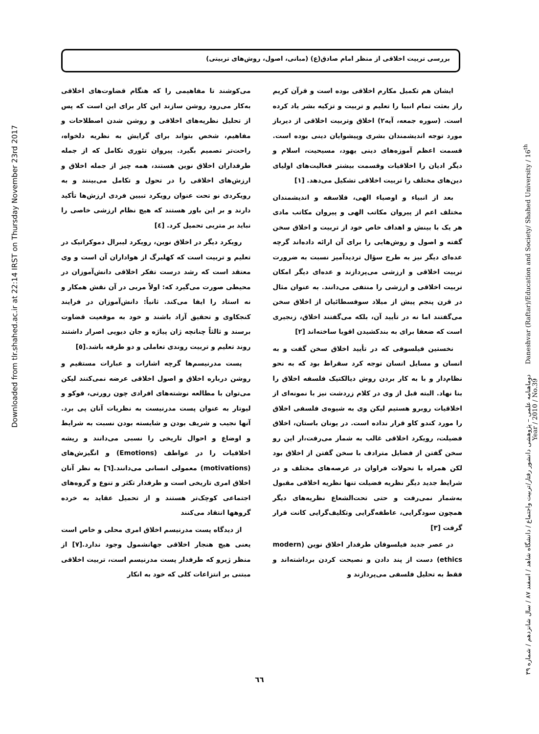بررسی تربیت اخلاقی از منظر امام صادق(ع) (مبانی، اصول، روش‌های تربیتی)
ایشان هم تکمیل مکارم اخلاقی بوده است و قرآن کریم راز بعثت تمام انبیا را تعلیم و تربیت و تزکیه بشر یاد کرده است. (سوره جمعه، آیه۲) اخلاق وتربیت اخلاقی از دیرباز مورد توجه اندیشمندان بشری وپیشوایان دینی بوده است. قسمت اعظم آموزه‌های دینی یهود، مسیحیت، اسلام و دیگر ادیان را اخلاقیات وقسمت بیشتر فعالیت‌های اولیای دین‌های مختلف را تربیت اخلاقی تشکیل می‌دهد. [۱]
بعد از انبیاء و اوصیاء الهی، فلاسفه و اندیشمندان مختلف اعم از پیروان مکاتب الهی و پیروان مکاتب مادی هر یک با بینش و اهداف خاص خود از تربیت و اخلاق سخن گفته و اصول و روش‌هایی را برای آن ارائه داده‌اند گرچه عده‌ای دیگر نیز به طرح سؤال تردیدآمیز نسبت به ضرورت تربیت اخلاقی و ارزشی می‌پردازند و عده‌ای دیگر امکان تربیت اخلاقی و ارزشی را منتفی می‌دانند. به عنوان مثال در قرن پنجم پیش از میلاد سوفسطائیان از اخلاق سخن می‌گفتند اما نه در تأیید آن، بلکه می‌گفتند اخلاق، زنجیری است که ضعفا برای به بندکشیدن اقویا ساخته‌اند [۲]
نخستین فیلسوفی که در تأیید اخلاق سخن گفت و به انسان و مسایل انسان توجه کرد سقراط بود که به نحو نظام‌دار و با به کار بردن روش دیالکتیک فلسفه اخلاق را بنا نهاد. البته قبل از وی در کلام زردشت نیز با نمونه‌ای از اخلاقیات روبرو هستیم لیکن وی به شیوه‌ی فلسفی اخلاق را مورد کندو کاو قرار نداده است. در یونان باستان، اخلاق فضیلت، رویکرد اخلاقی غالب به شمار می‌رفت،ار این رو سخن گفتن از فضایل مترادف با سخن گفتن از اخلاق بود لکن همراه با تحولات فراوان در عرصه‌های مختلف و در شرایط جدید دیگر نظریه فضیلت تنها نظریه اخلاقی مقبول به‌شمار نمی‌رفت و حتی تحت‌الشعاع نظریه‌های دیگر همچون سودگرایی، عاطفه‌گرایی وتکلیف‌گرایی کانت قرار گرفت [۳]
در عصر جدید فیلسوفان طرفدار اخلاق نوین (modern ethics) دست از پند دادن و نصیحت کردن برداشته‌اند و فقط به تحلیل فلسفی می‌پردازند و
می‌کوشند تا مفاهیمی را که هنگام قضاوت‌های اخلاقی به‌کار می‌رود روشن سازند این کار برای این است که پس از تحلیل نظریه‌های اخلاقی و روشن شدن اصطلاحات و مفاهیم، شخص بتواند برای گرایش به نظریه دلخواه، راحت‌تر تصمیم بگیرد. پیروان تئوری تکامل که از جمله طرفداران اخلاق نوین هستند، همه چیز از جمله اخلاق و ارزش‌های اخلاقی را در تحول و تکامل می‌بینند و به رویکردی نو تحت عنوان رویکرد تبیین فردی ارزش‌ها تأکید دارند و بر این باور هستند که هیچ نظام ارزشی خاصی را نباید بر متربی تحمیل کرد. [٤]
رویکرد دیگر در اخلاق نوین، رویکرد لیبرال دموکراتیک در تعلیم و تربیت است که کهلبرگ از هواداران آن است و وی معتقد است که رشد درست تفکر اخلاقی دانش‌آموزان در محیطی صورت می‌گیرد که: اولاً مربی در آن نقش همکار و نه استاد را ایفا می‌کند. ثانیاً: دانش‌آموزان در فرایند کنجکاوی و تحقیق آزاد باشند و خود به موقعیت قضاوت برسند و ثالثاً چنانچه ژان پیاژه و جان دیویی اصرار داشتند روند تعلیم و تربیت روندی تعاملی و دو طرفه باشد.[٥]
پست مدرنیسم‌ها گرچه اشارات و عبارات مستقیم و روشن درباره اخلاق و اصول اخلاقی عرضه نمی‌کنند لیکن می‌توان با مطالعه نوشته‌های افرادی چون رورتی، فوکو و لیوتار به عنوان پست مدرنیست به نظریات آنان پی برد. آنها نجیب و شریف بودن و شایسته بودن نسبت به شرایط و اوضاع و احوال تاریخی را نسبی می‌دانند و ریشه اخلاقیات را در عواطف (Emotions) و انگیزش‌های (motivations) معمولی انسانی می‌دانند.[٦] به نظر آنان اخلاق امری تاریخی است و طرفدار تکثر و تنوع و گروه‌های اجتماعی کوچک‌تر هستند و از تحمیل عقاید به خرده گروهها انتقاد می‌کنند
از دیدگاه پست مدرنیسم اخلاق امری محلی و خاص است یعنی هیچ هنجار اخلاقی جهانشمول وجود ندارد.[۷] از منظر ژیرو که طرفدار پست مدرنیسم است، تربیت اخلاقی مبتنی بر انتزاعات کلی که خود به انکار
Downloaded from tlr.shahed.ac.ir at 22:14 IRST on Thursday November 23rd 2017
دوماهنامه علمی – پژوهشی دانشور رفتار/تربیت واجتماع / دانشگاه شاهد / اسفند ۸۷ / سال شانزدهم / شماره ۳۹ Daneshvar (Raftar)/Education and Society/ Shahed University / 16<sup>th</sup> Year / 2010 / No.39
٦٦